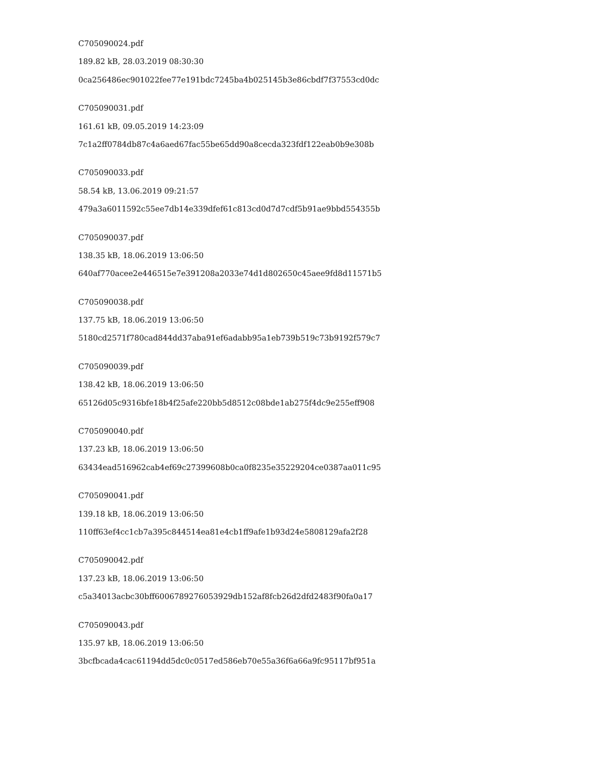C705090024.pdf
189.82 kB, 28.03.2019 08:30:30
0ca256486ec901022fee77e191bdc7245ba4b025145b3e86cbdf7f37553cd0dc
C705090031.pdf
161.61 kB, 09.05.2019 14:23:09
7c1a2ff0784db87c4a6aed67fac55be65dd90a8cecda323fdf122eab0b9e308b
C705090033.pdf
58.54 kB, 13.06.2019 09:21:57
479a3a6011592c55ee7db14e339dfef61c813cd0d7d7cdf5b91ae9bbd554355b
C705090037.pdf
138.35 kB, 18.06.2019 13:06:50
640af770acee2e446515e7e391208a2033e74d1d802650c45aee9fd8d11571b5
C705090038.pdf
137.75 kB, 18.06.2019 13:06:50
5180cd2571f780cad844dd37aba91ef6adabb95a1eb739b519c73b9192f579c7
C705090039.pdf
138.42 kB, 18.06.2019 13:06:50
65126d05c9316bfe18b4f25afe220bb5d8512c08bde1ab275f4dc9e255eff908
C705090040.pdf
137.23 kB, 18.06.2019 13:06:50
63434ead516962cab4ef69c27399608b0ca0f8235e35229204ce0387aa011c95
C705090041.pdf
139.18 kB, 18.06.2019 13:06:50
110ff63ef4cc1cb7a395c844514ea81e4cb1ff9afe1b93d24e5808129afa2f28
C705090042.pdf
137.23 kB, 18.06.2019 13:06:50
c5a34013acbc30bff6006789276053929db152af8fcb26d2dfd2483f90fa0a17
C705090043.pdf
135.97 kB, 18.06.2019 13:06:50
3bcfbcada4cac61194dd5dc0c0517ed586eb70e55a36f6a66a9fc95117bf951a